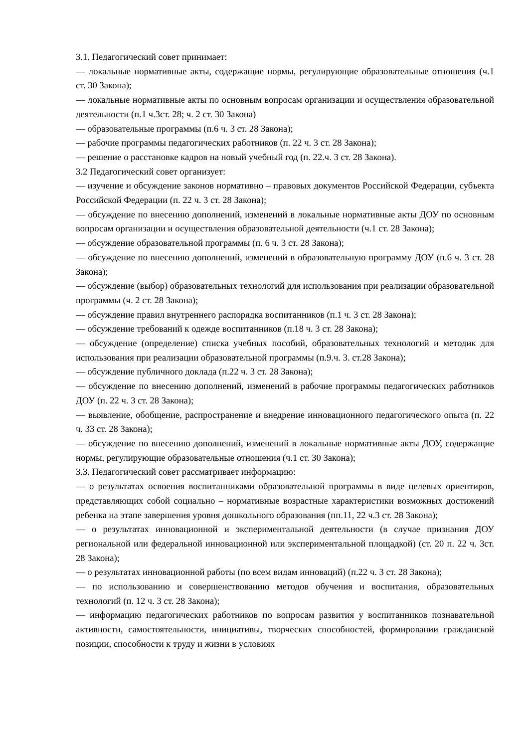3.1. Педагогический совет принимает:
— локальные нормативные акты, содержащие нормы, регулирующие образовательные отношения (ч.1 ст. 30 Закона);
— локальные нормативные акты по основным вопросам организации и осуществления образовательной деятельности (п.1 ч.3ст. 28; ч. 2 ст. 30 Закона)
— образовательные программы (п.6 ч. 3 ст. 28 Закона);
— рабочие программы педагогических работников (п. 22 ч. 3 ст. 28 Закона);
— решение о расстановке кадров на новый учебный год (п. 22.ч. 3 ст. 28 Закона).
3.2 Педагогический совет организует:
— изучение и обсуждение законов нормативно – правовых документов Российской Федерации, субъекта Российской Федерации (п. 22 ч. 3 ст. 28 Закона);
— обсуждение по внесению дополнений, изменений в локальные нормативные акты ДОУ по основным вопросам организации и осуществления образовательной деятельности (ч.1 ст. 28 Закона);
— обсуждение образовательной программы (п. 6 ч. 3 ст. 28 Закона);
— обсуждение по внесению дополнений, изменений в образовательную программу ДОУ (п.6 ч. 3 ст. 28 Закона);
— обсуждение (выбор) образовательных технологий для использования при реализации образовательной программы (ч. 2 ст. 28 Закона);
— обсуждение правил внутреннего распорядка воспитанников (п.1 ч. 3 ст. 28 Закона);
— обсуждение требований к одежде воспитанников (п.18 ч. 3 ст. 28 Закона);
— обсуждение (определение) списка учебных пособий, образовательных технологий и методик для использования при реализации образовательной программы (п.9.ч. 3. ст.28 Закона);
— обсуждение публичного доклада (п.22 ч. 3 ст. 28 Закона);
— обсуждение по внесению дополнений, изменений в рабочие программы педагогических работников ДОУ (п. 22 ч. 3 ст. 28 Закона);
— выявление, обобщение, распространение и внедрение инновационного педагогического опыта (п. 22 ч. 33 ст. 28 Закона);
— обсуждение по внесению дополнений, изменений в локальные нормативные акты ДОУ, содержащие нормы, регулирующие образовательные отношения (ч.1 ст. 30 Закона);
3.3. Педагогический совет рассматривает информацию:
— о результатах освоения воспитанниками образовательной программы в виде целевых ориентиров, представляющих собой социально – нормативные возрастные характеристики возможных достижений ребенка на этапе завершения уровня дошкольного образования (пп.11, 22 ч.3 ст. 28 Закона);
— о результатах инновационной и экспериментальной деятельности (в случае признания ДОУ региональной или федеральной инновационной или экспериментальной площадкой) (ст. 20 п. 22 ч. 3ст. 28 Закона);
— о результатах инновационной работы (по всем видам инноваций) (п.22 ч. 3 ст. 28 Закона);
— по использованию и совершенствованию методов обучения и воспитания, образовательных технологий (п. 12 ч. 3 ст. 28 Закона);
— информацию педагогических работников по вопросам развития у воспитанников познавательной активности, самостоятельности, инициативы, творческих способностей, формировании гражданской позиции, способности к труду и жизни в условиях